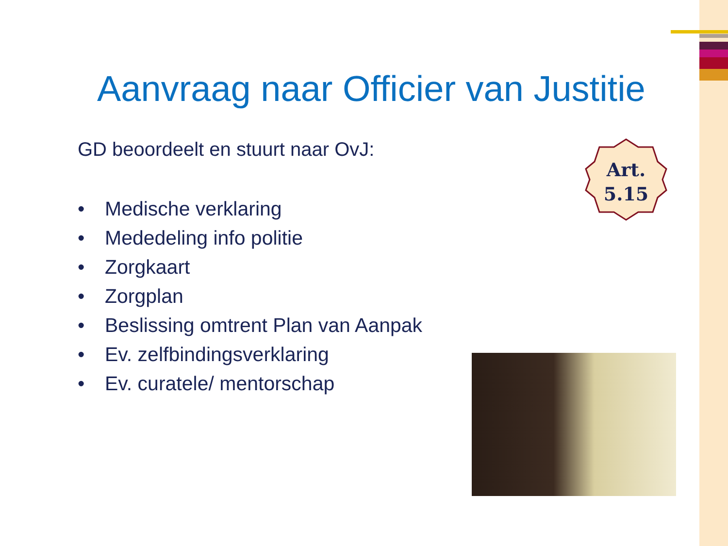Aanvraag naar Officier van Justitie
GD beoordeelt en stuurt naar OvJ:
• Medische verklaring
• Mededeling info politie
• Zorgkaart
• Zorgplan
• Beslissing omtrent Plan van Aanpak
• Ev. zelfbindingsverklaring
• Ev. curatele/ mentorschap
Art.
5.15